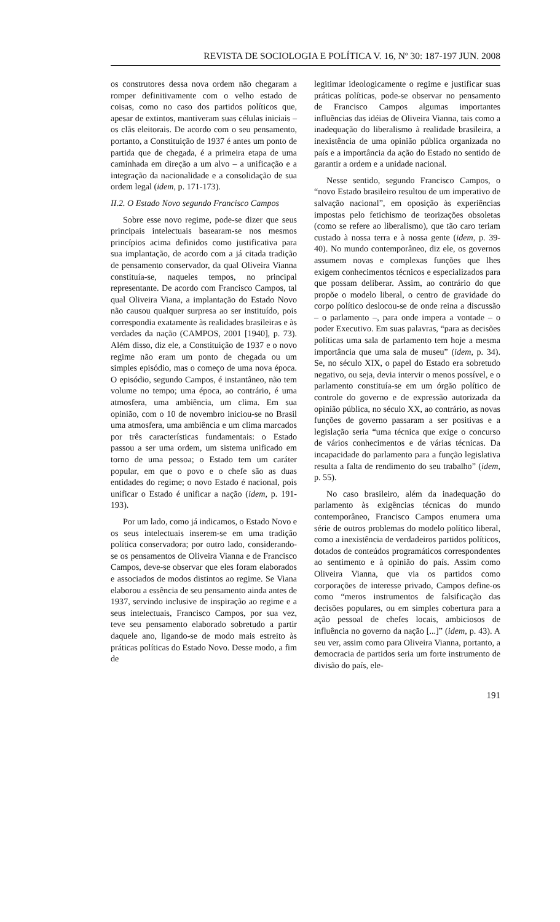REVISTA DE SOCIOLOGIA E POLÍTICA V. 16, Nº 30: 187-197 JUN. 2008
os construtores dessa nova ordem não chegaram a romper definitivamente com o velho estado de coisas, como no caso dos partidos políticos que, apesar de extintos, mantiveram suas células iniciais – os clãs eleitorais. De acordo com o seu pensamento, portanto, a Constituição de 1937 é antes um ponto de partida que de chegada, é a primeira etapa de uma caminhada em direção a um alvo – a unificação e a integração da nacionalidade e a consolidação de sua ordem legal (idem, p. 171-173).
II.2. O Estado Novo segundo Francisco Campos
Sobre esse novo regime, pode-se dizer que seus principais intelectuais basearam-se nos mesmos princípios acima definidos como justificativa para sua implantação, de acordo com a já citada tradição de pensamento conservador, da qual Oliveira Vianna constituía-se, naqueles tempos, no principal representante. De acordo com Francisco Campos, tal qual Oliveira Viana, a implantação do Estado Novo não causou qualquer surpresa ao ser instituído, pois correspondia exatamente às realidades brasileiras e às verdades da nação (CAMPOS, 2001 [1940], p. 73). Além disso, diz ele, a Constituição de 1937 e o novo regime não eram um ponto de chegada ou um simples episódio, mas o começo de uma nova época. O episódio, segundo Campos, é instantâneo, não tem volume no tempo; uma época, ao contrário, é uma atmosfera, uma ambiência, um clima. Em sua opinião, com o 10 de novembro iniciou-se no Brasil uma atmosfera, uma ambiência e um clima marcados por três características fundamentais: o Estado passou a ser uma ordem, um sistema unificado em torno de uma pessoa; o Estado tem um caráter popular, em que o povo e o chefe são as duas entidades do regime; o novo Estado é nacional, pois unificar o Estado é unificar a nação (idem, p. 191-193).
Por um lado, como já indicamos, o Estado Novo e os seus intelectuais inserem-se em uma tradição política conservadora; por outro lado, considerando-se os pensamentos de Oliveira Vianna e de Francisco Campos, deve-se observar que eles foram elaborados e associados de modos distintos ao regime. Se Viana elaborou a essência de seu pensamento ainda antes de 1937, servindo inclusive de inspiração ao regime e a seus intelectuais, Francisco Campos, por sua vez, teve seu pensamento elaborado sobretudo a partir daquele ano, ligando-se de modo mais estreito às práticas políticas do Estado Novo. Desse modo, a fim de
legitimar ideologicamente o regime e justificar suas práticas políticas, pode-se observar no pensamento de Francisco Campos algumas importantes influências das idéias de Oliveira Vianna, tais como a inadequação do liberalismo à realidade brasileira, a inexistência de uma opinião pública organizada no país e a importância da ação do Estado no sentido de garantir a ordem e a unidade nacional.
Nesse sentido, segundo Francisco Campos, o “novo Estado brasileiro resultou de um imperativo de salvação nacional”, em oposição às experiências impostas pelo fetichismo de teorizações obsoletas (como se refere ao liberalismo), que tão caro teriam custado à nossa terra e à nossa gente (idem, p. 39-40). No mundo contemporâneo, diz ele, os governos assumem novas e complexas funções que lhes exigem conhecimentos técnicos e especializados para que possam deliberar. Assim, ao contrário do que propõe o modelo liberal, o centro de gravidade do corpo político deslocou-se de onde reina a discussão – o parlamento –, para onde impera a vontade – o poder Executivo. Em suas palavras, “para as decisões políticas uma sala de parlamento tem hoje a mesma importância que uma sala de museu” (idem, p. 34). Se, no século XIX, o papel do Estado era sobretudo negativo, ou seja, devia intervir o menos possível, e o parlamento constituía-se em um órgão político de controle do governo e de expressão autorizada da opinião pública, no século XX, ao contrário, as novas funções de governo passaram a ser positivas e a legislação seria “uma técnica que exige o concurso de vários conhecimentos e de várias técnicas. Da incapacidade do parlamento para a função legislativa resulta a falta de rendimento do seu trabalho” (idem, p. 55).
No caso brasileiro, além da inadequação do parlamento às exigências técnicas do mundo contemporâneo, Francisco Campos enumera uma série de outros problemas do modelo político liberal, como a inexistência de verdadeiros partidos políticos, dotados de conteúdos programáticos correspondentes ao sentimento e à opinião do país. Assim como Oliveira Vianna, que via os partidos como corporações de interesse privado, Campos define-os como “meros instrumentos de falsificação das decisões populares, ou em simples cobertura para a ação pessoal de chefes locais, ambiciosos de influência no governo da nação [...]” (idem, p. 43). A seu ver, assim como para Oliveira Vianna, portanto, a democracia de partidos seria um forte instrumento de divisão do país, ele-
191